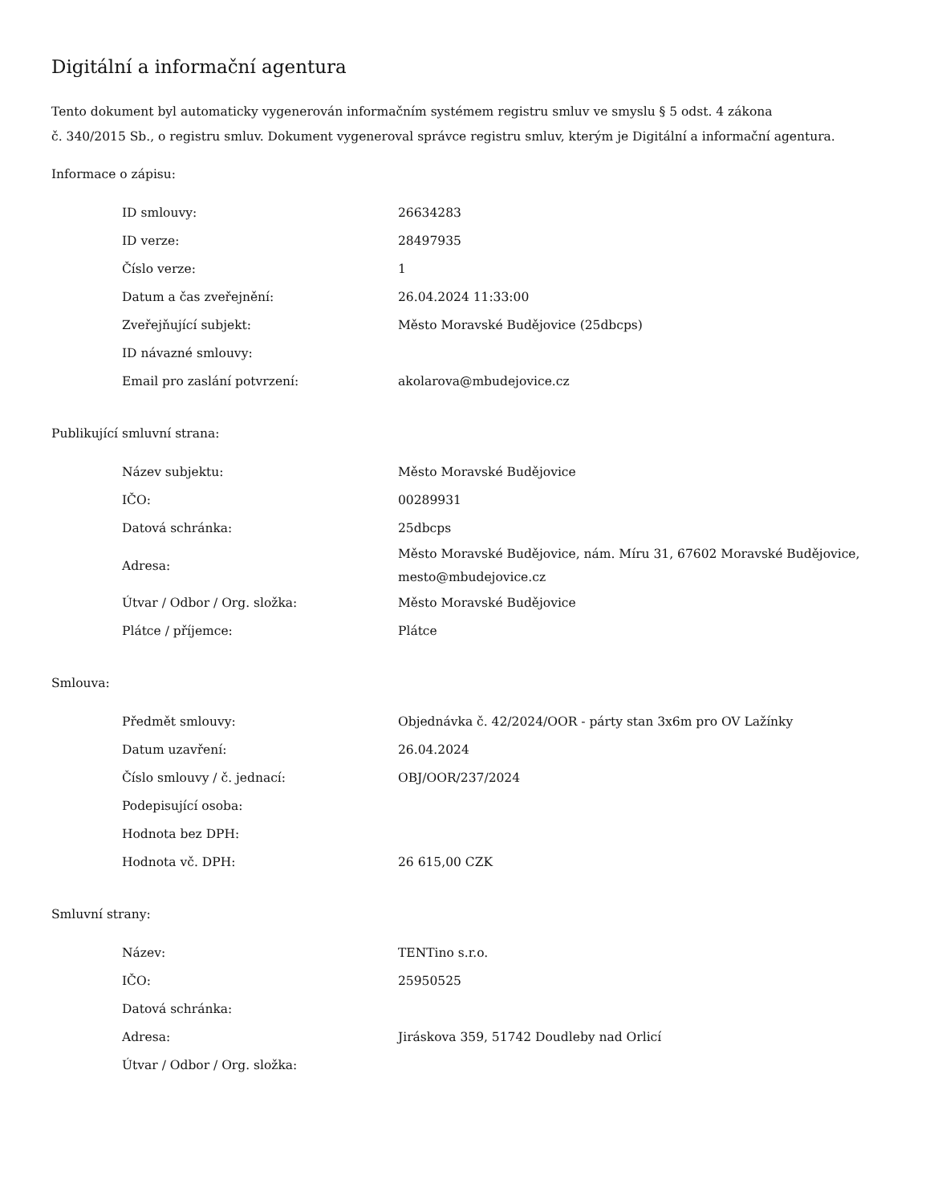Digitální a informační agentura
Tento dokument byl automaticky vygenerován informačním systémem registru smluv ve smyslu § 5 odst. 4 zákona
č. 340/2015 Sb., o registru smluv. Dokument vygeneroval správce registru smluv, kterým je Digitální a informační agentura.
Informace o zápisu:
| ID smlouvy: | 26634283 |
| ID verze: | 28497935 |
| Číslo verze: | 1 |
| Datum a čas zveřejnění: | 26.04.2024 11:33:00 |
| Zveřejňující subjekt: | Město Moravské Budějovice (25dbcps) |
| ID návazné smlouvy: | |
| Email pro zaslání potvrzení: | akolarova@mbudejovice.cz |
Publikující smluvní strana:
| Název subjektu: | Město Moravské Budějovice |
| IČO: | 00289931 |
| Datová schránka: | 25dbcps |
| Adresa: | Město Moravské Budějovice, nám. Míru 31, 67602 Moravské Budějovice, mesto@mbudejovice.cz |
| Útvar / Odbor / Org. složka: | Město Moravské Budějovice |
| Plátce / příjemce: | Plátce |
Smlouva:
| Předmět smlouvy: | Objednávka č. 42/2024/OOR - párty stan 3x6m pro OV Lažínky |
| Datum uzavření: | 26.04.2024 |
| Číslo smlouvy / č. jednací: | OBJ/OOR/237/2024 |
| Podepisující osoba: | |
| Hodnota bez DPH: | |
| Hodnota vč. DPH: | 26 615,00 CZK |
Smluvní strany:
| Název: | TENTino s.r.o. |
| IČO: | 25950525 |
| Datová schránka: | |
| Adresa: | Jiráskova 359, 51742 Doudleby nad Orlicí |
| Útvar / Odbor / Org. složka: | |